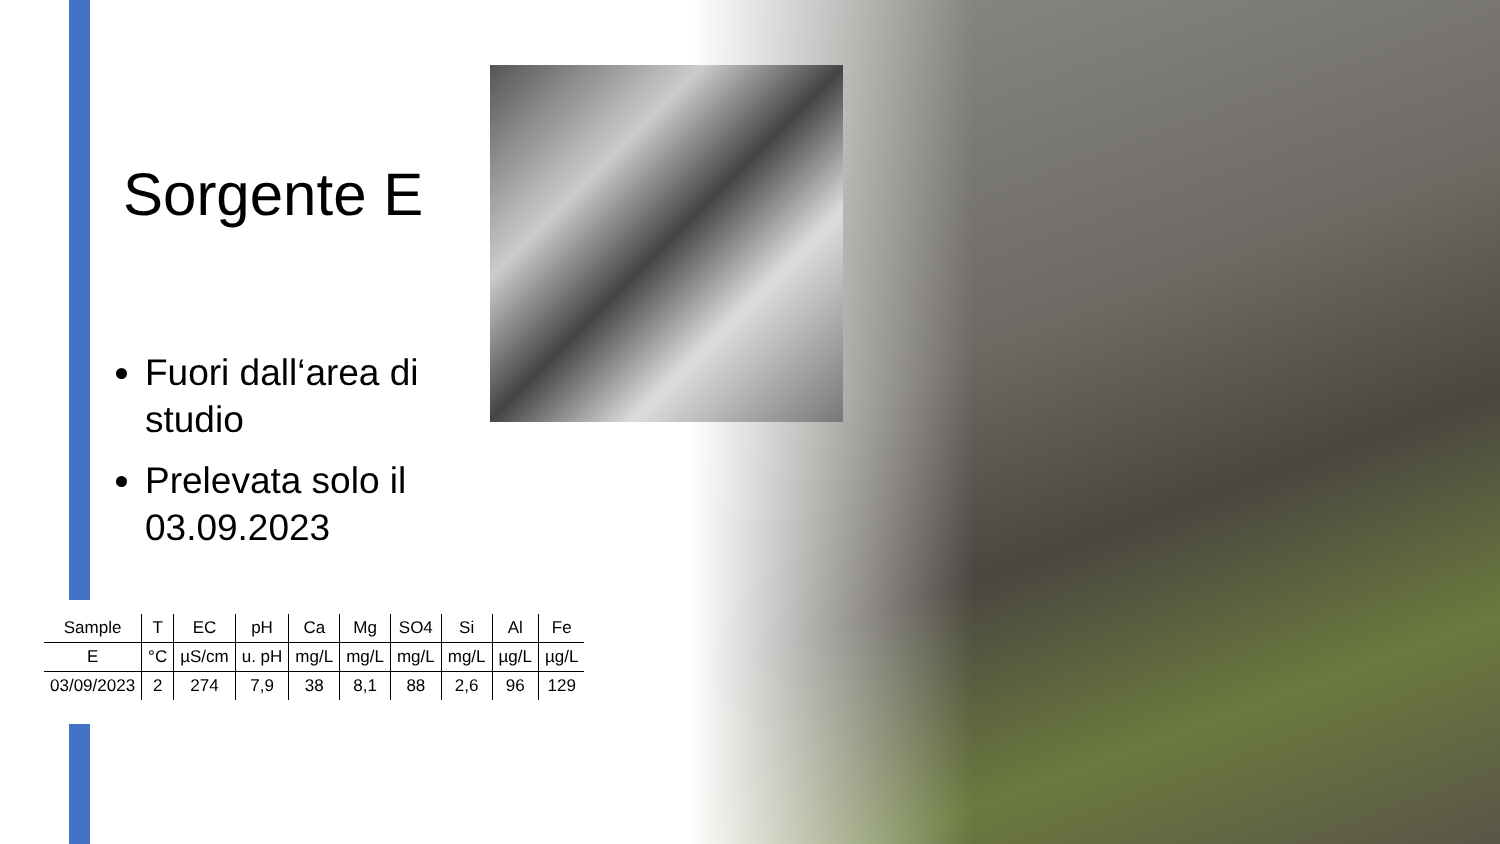Sorgente E
Fuori dall‘area di studio
Prelevata solo il 03.09.2023
| Sample | T | EC | pH | Ca | Mg | SO4 | Si | Al | Fe |
| --- | --- | --- | --- | --- | --- | --- | --- | --- | --- |
| E | °C | µS/cm | u. pH | mg/L | mg/L | mg/L | mg/L | µg/L | µg/L |
| 03/09/2023 | 2 | 274 | 7,9 | 38 | 8,1 | 88 | 2,6 | 96 | 129 |